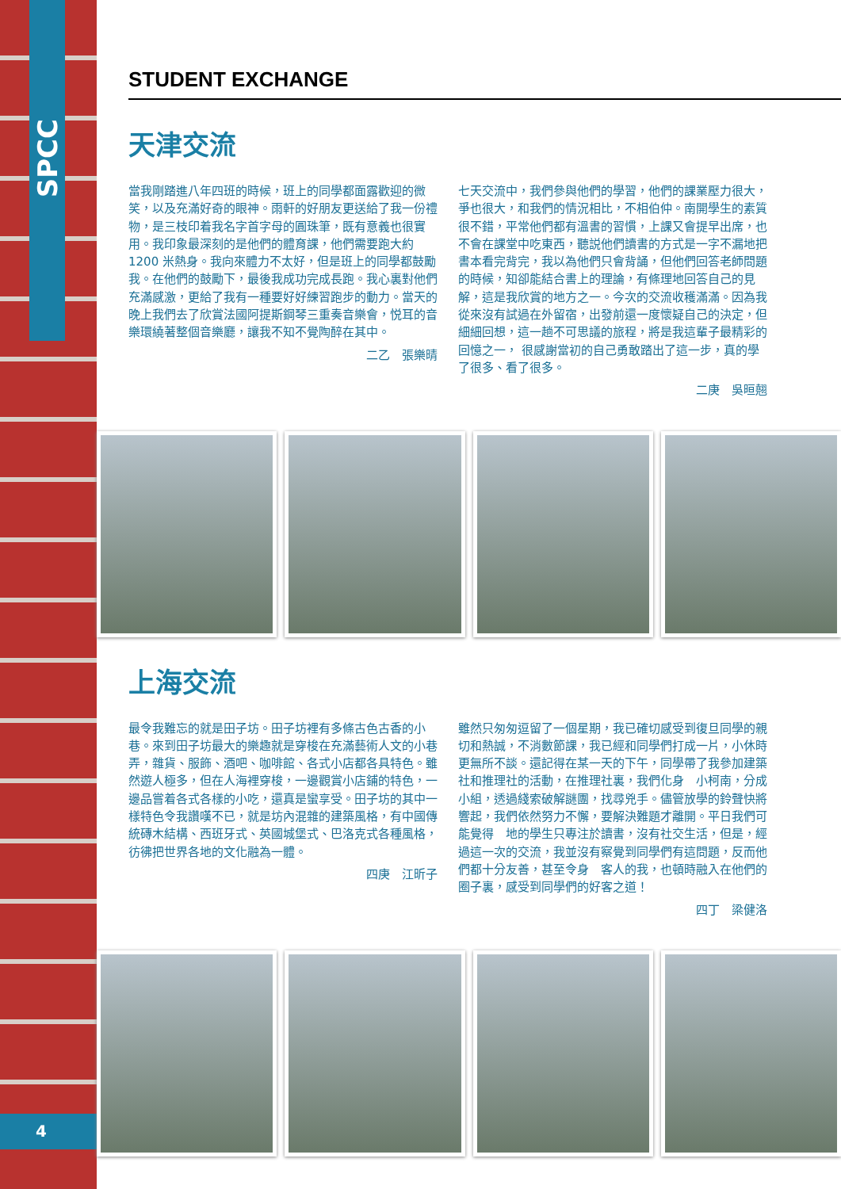SPCC
4
STUDENT EXCHANGE
天津交流
當我剛踏進八年四班的時候，班上的同學都面露歡迎的微笑，以及充滿好奇的眼神。雨軒的好朋友更送給了我一份禮物，是三枝印着我名字首字母的圓珠筆，既有意義也很實用。我印象最深刻的是他們的體育課，他們需要跑大約 1200 米熱身。我向來體力不太好，但是班上的同學都鼓勵我。在他們的鼓勵下，最後我成功完成長跑。我心裏對他們充滿感激，更給了我有一種要好好練習跑步的動力。當天的晚上我們去了欣賞法國阿提斯鋼琴三重奏音樂會，悦耳的音樂環繞著整個音樂廳，讓我不知不覺陶醉在其中。
二乙　張樂晴
七天交流中，我們參與他們的學習，他們的課業壓力很大，　爭也很大，和我們的情況相比，不相伯仲。南開學生的素質很不錯，平常他們都有溫書的習慣，上課又會提早出席，也不會在課堂中吃東西，聽説他們讀書的方式是一字不漏地把書本看完背完，我以為他們只會背誦，但他們回答老師問題的時候，知卻能結合書上的理論，有條理地回答自己的見解，這是我欣賞的地方之一。今次的交流收穫滿滿。因為我從來沒有試過在外留宿，出發前還一度懷疑自己的決定，但細細回想，這一趟不可思議的旅程，將是我這輩子最精彩的回憶之一， 很感謝當初的自己勇敢踏出了這一步，真的學了很多、看了很多。
二庚　吳晅翹
上海交流
最令我難忘的就是田子坊。田子坊裡有多條古色古香的小巷。來到田子坊最大的樂趣就是穿梭在充滿藝術人文的小巷弄，雜貨、服飾、酒吧、咖啡館、各式小店都各具特色。雖然遊人極多，但在人海裡穿梭，一邊觀賞小店鋪的特色，一邊品嘗着各式各樣的小吃，還真是蠻享受。田子坊的其中一樣特色令我讚嘆不已，就是坊內混雜的建築風格，有中國傳統磚木結構、西班牙式、英國城堡式、巴洛克式各種風格，彷彿把世界各地的文化融為一體。
四庚　江昕子
雖然只匆匆逗留了一個星期，我已確切感受到復旦同學的親切和熱誠，不消數節課，我已經和同學們打成一片，小休時更無所不談。還記得在某一天的下午，同學帶了我參加建築社和推理社的活動，在推理社裏，我們化身　小柯南，分成小組，透過綫索破解謎團，找尋兇手。儘管放學的鈴聲快將響起，我們依然努力不懈，要解決難題才離開。平日我們可能覺得　地的學生只專注於讀書，沒有社交生活，但是，經過這一次的交流，我並沒有察覺到同學們有這問題，反而他們都十分友善，甚至令身　客人的我，也頓時融入在他們的圈子裏，感受到同學們的好客之道！
四丁　梁健洛